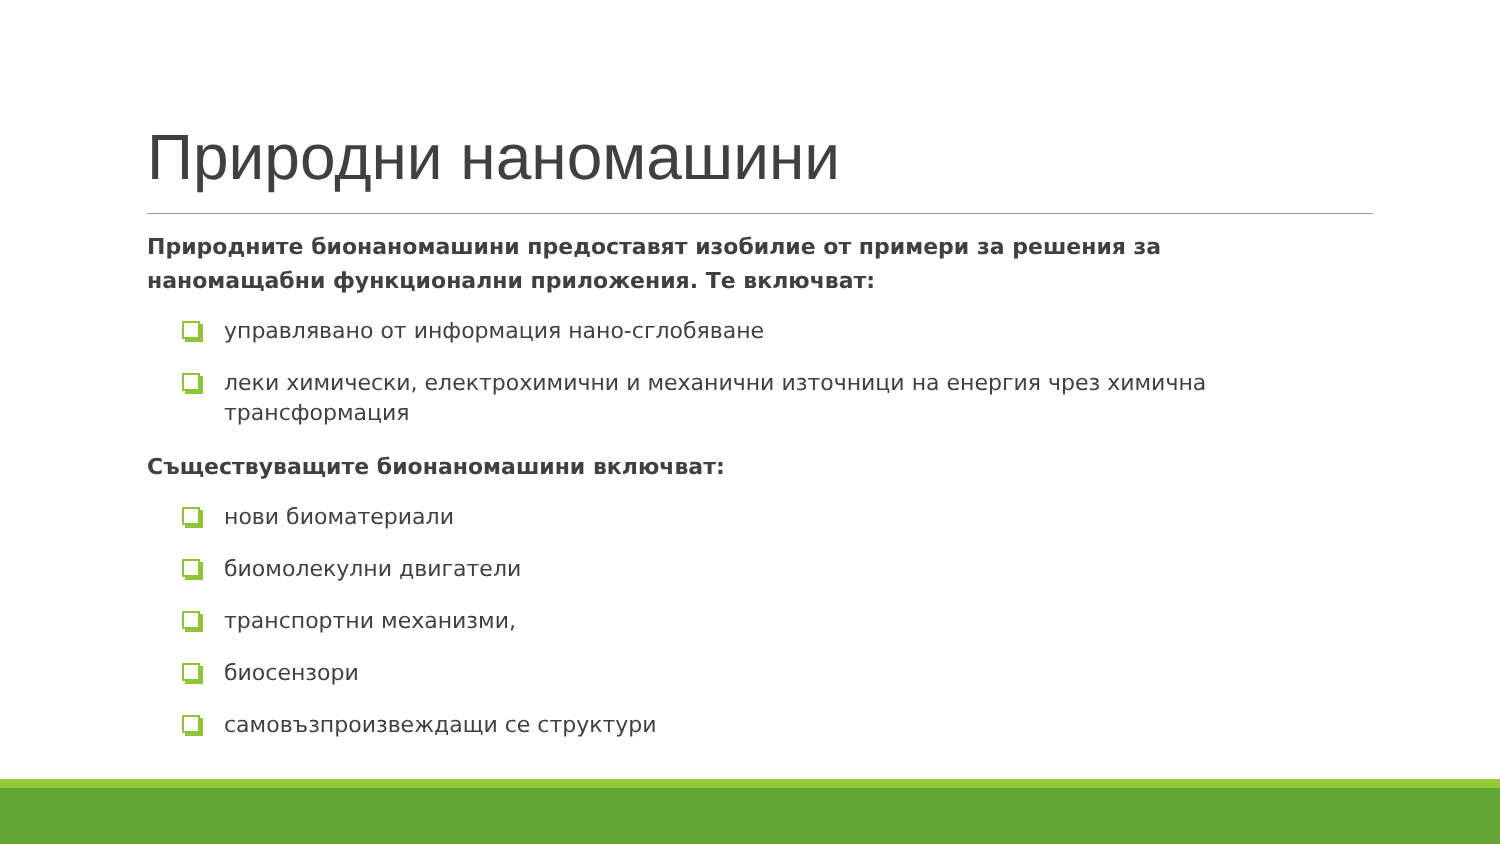Природни наномашини
Природните бионаномашини предоставят изобилие от примери за решения за наномащабни функционални приложения. Те включват:
управлявано от информация нано-сглобяване
леки химически, електрохимични и механични източници на енергия чрез химична трансформация
Съществуващите бионаномашини включват:
нови биоматериали
биомолекулни двигатели
транспортни механизми,
биосензори
самовъзпроизвеждащи се структури